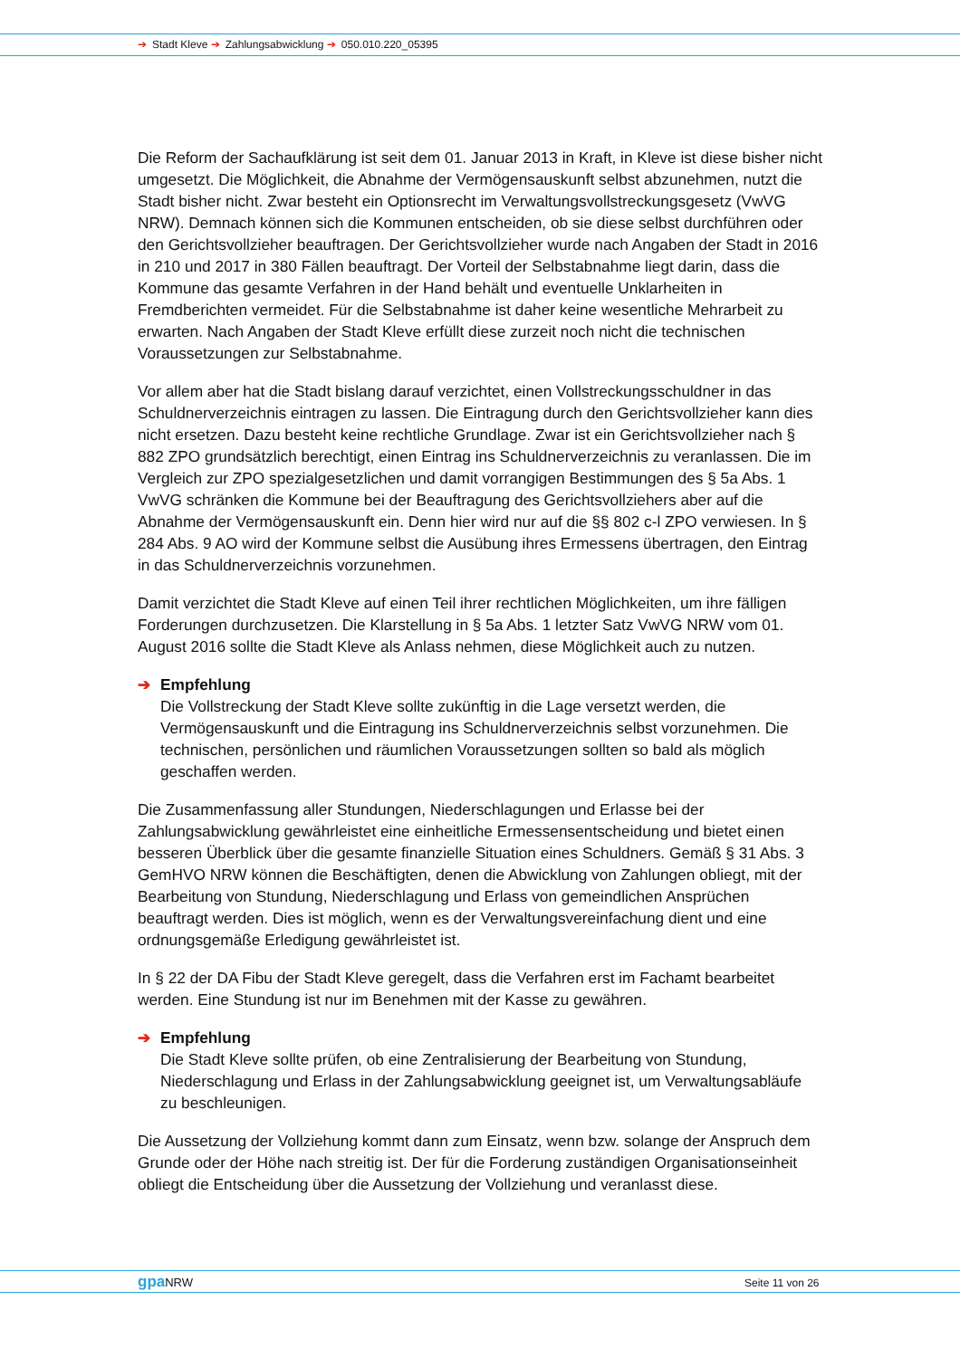➔ Stadt Kleve ➔ Zahlungsabwicklung ➔ 050.010.220_05395
Die Reform der Sachaufklärung ist seit dem 01. Januar 2013 in Kraft, in Kleve ist diese bisher nicht umgesetzt. Die Möglichkeit, die Abnahme der Vermögensauskunft selbst abzunehmen, nutzt die Stadt bisher nicht. Zwar besteht ein Optionsrecht im Verwaltungsvollstreckungsgesetz (VwVG NRW). Demnach können sich die Kommunen entscheiden, ob sie diese selbst durchführen oder den Gerichtsvollzieher beauftragen. Der Gerichtsvollzieher wurde nach Angaben der Stadt in 2016 in 210 und 2017 in 380 Fällen beauftragt. Der Vorteil der Selbstabnahme liegt darin, dass die Kommune das gesamte Verfahren in der Hand behält und eventuelle Unklarheiten in Fremdberichten vermeidet. Für die Selbstabnahme ist daher keine wesentliche Mehrarbeit zu erwarten. Nach Angaben der Stadt Kleve erfüllt diese zurzeit noch nicht die technischen Voraussetzungen zur Selbstabnahme.
Vor allem aber hat die Stadt bislang darauf verzichtet, einen Vollstreckungsschuldner in das Schuldnerverzeichnis eintragen zu lassen. Die Eintragung durch den Gerichtsvollzieher kann dies nicht ersetzen. Dazu besteht keine rechtliche Grundlage. Zwar ist ein Gerichtsvollzieher nach § 882 ZPO grundsätzlich berechtigt, einen Eintrag ins Schuldnerverzeichnis zu veranlassen. Die im Vergleich zur ZPO spezialgesetzlichen und damit vorrangigen Bestimmungen des § 5a Abs. 1 VwVG schränken die Kommune bei der Beauftragung des Gerichtsvollziehers aber auf die Abnahme der Vermögensauskunft ein. Denn hier wird nur auf die §§ 802 c-l ZPO verwiesen. In § 284 Abs. 9 AO wird der Kommune selbst die Ausübung ihres Ermessens übertragen, den Eintrag in das Schuldnerverzeichnis vorzunehmen.
Damit verzichtet die Stadt Kleve auf einen Teil ihrer rechtlichen Möglichkeiten, um ihre fälligen Forderungen durchzusetzen. Die Klarstellung in § 5a Abs. 1 letzter Satz VwVG NRW vom 01. August 2016 sollte die Stadt Kleve als Anlass nehmen, diese Möglichkeit auch zu nutzen.
➔ Empfehlung
Die Vollstreckung der Stadt Kleve sollte zukünftig in die Lage versetzt werden, die Vermögensauskunft und die Eintragung ins Schuldnerverzeichnis selbst vorzunehmen. Die technischen, persönlichen und räumlichen Voraussetzungen sollten so bald als möglich geschaffen werden.
Die Zusammenfassung aller Stundungen, Niederschlagungen und Erlasse bei der Zahlungsabwicklung gewährleistet eine einheitliche Ermessensentscheidung und bietet einen besseren Überblick über die gesamte finanzielle Situation eines Schuldners. Gemäß § 31 Abs. 3 GemHVO NRW können die Beschäftigten, denen die Abwicklung von Zahlungen obliegt, mit der Bearbeitung von Stundung, Niederschlagung und Erlass von gemeindlichen Ansprüchen beauftragt werden. Dies ist möglich, wenn es der Verwaltungsvereinfachung dient und eine ordnungsgemäße Erledigung gewährleistet ist.
In § 22 der DA Fibu der Stadt Kleve geregelt, dass die Verfahren erst im Fachamt bearbeitet werden. Eine Stundung ist nur im Benehmen mit der Kasse zu gewähren.
➔ Empfehlung
Die Stadt Kleve sollte prüfen, ob eine Zentralisierung der Bearbeitung von Stundung, Niederschlagung und Erlass in der Zahlungsabwicklung geeignet ist, um Verwaltungsabläufe zu beschleunigen.
Die Aussetzung der Vollziehung kommt dann zum Einsatz, wenn bzw. solange der Anspruch dem Grunde oder der Höhe nach streitig ist. Der für die Forderung zuständigen Organisationseinheit obliegt die Entscheidung über die Aussetzung der Vollziehung und veranlasst diese.
gpa NRW Seite 11 von 26